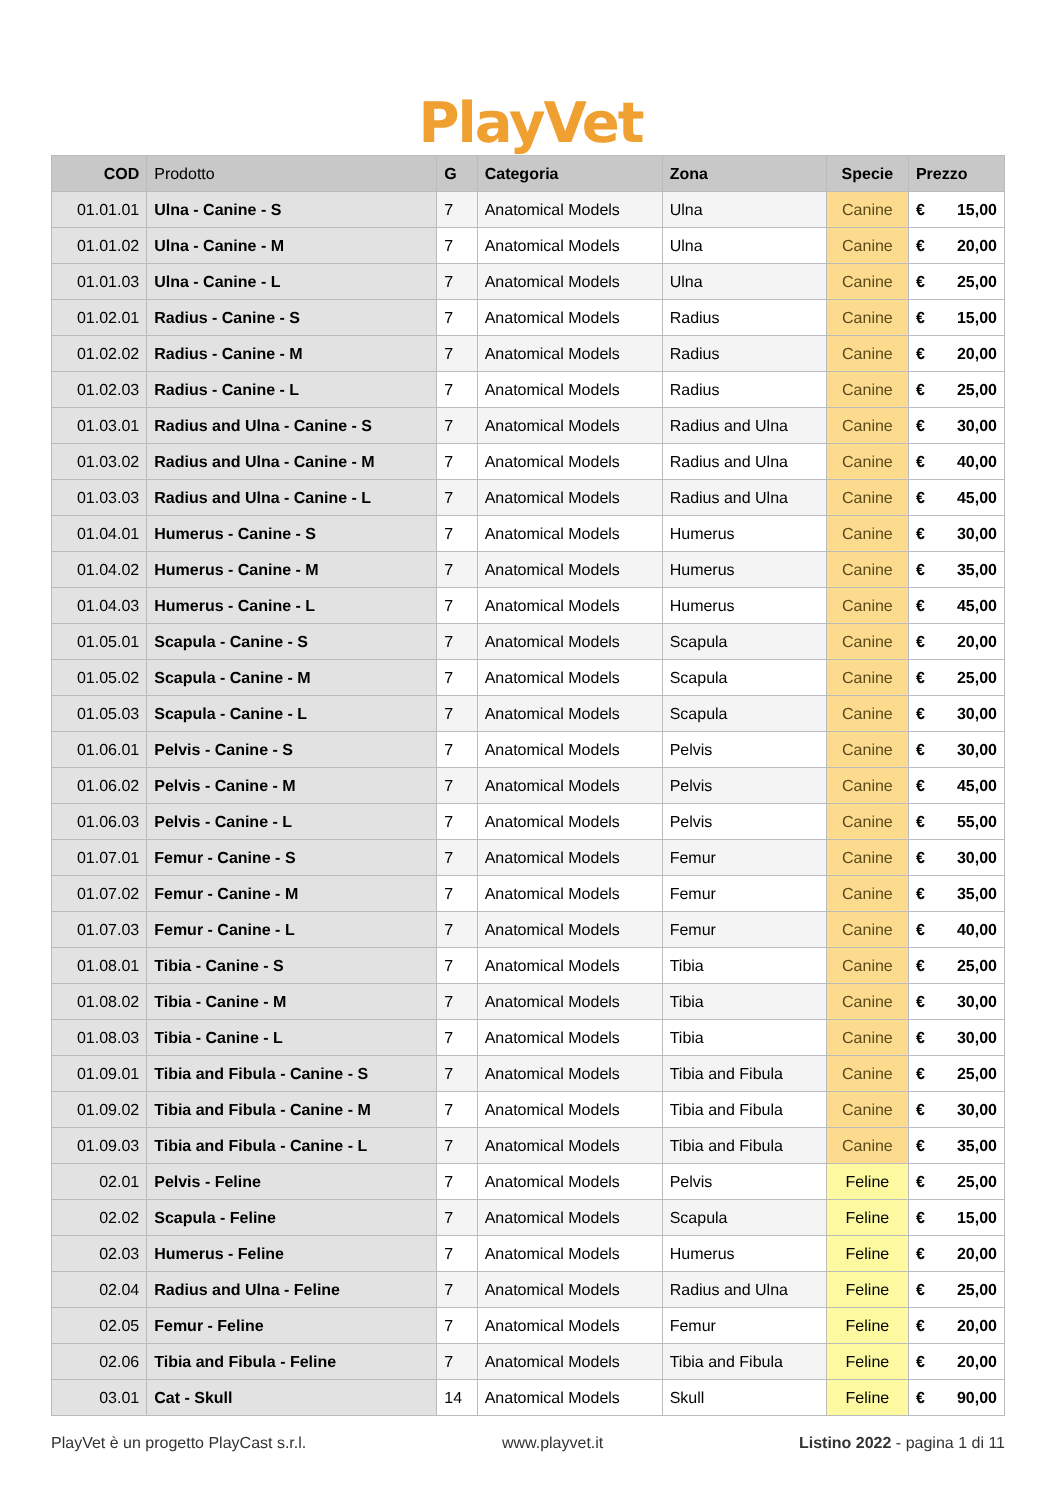PlayVet
| COD | Prodotto | G | Categoria | Zona | Specie | Prezzo | |
| --- | --- | --- | --- | --- | --- | --- | --- |
| 01.01.01 | Ulna - Canine - S | 7 | Anatomical Models | Ulna | Canine | € | 15,00 |
| 01.01.02 | Ulna - Canine - M | 7 | Anatomical Models | Ulna | Canine | € | 20,00 |
| 01.01.03 | Ulna - Canine - L | 7 | Anatomical Models | Ulna | Canine | € | 25,00 |
| 01.02.01 | Radius - Canine - S | 7 | Anatomical Models | Radius | Canine | € | 15,00 |
| 01.02.02 | Radius - Canine - M | 7 | Anatomical Models | Radius | Canine | € | 20,00 |
| 01.02.03 | Radius - Canine - L | 7 | Anatomical Models | Radius | Canine | € | 25,00 |
| 01.03.01 | Radius and Ulna - Canine - S | 7 | Anatomical Models | Radius and Ulna | Canine | € | 30,00 |
| 01.03.02 | Radius and Ulna - Canine - M | 7 | Anatomical Models | Radius and Ulna | Canine | € | 40,00 |
| 01.03.03 | Radius and Ulna - Canine - L | 7 | Anatomical Models | Radius and Ulna | Canine | € | 45,00 |
| 01.04.01 | Humerus - Canine - S | 7 | Anatomical Models | Humerus | Canine | € | 30,00 |
| 01.04.02 | Humerus - Canine - M | 7 | Anatomical Models | Humerus | Canine | € | 35,00 |
| 01.04.03 | Humerus - Canine - L | 7 | Anatomical Models | Humerus | Canine | € | 45,00 |
| 01.05.01 | Scapula - Canine - S | 7 | Anatomical Models | Scapula | Canine | € | 20,00 |
| 01.05.02 | Scapula - Canine - M | 7 | Anatomical Models | Scapula | Canine | € | 25,00 |
| 01.05.03 | Scapula - Canine - L | 7 | Anatomical Models | Scapula | Canine | € | 30,00 |
| 01.06.01 | Pelvis - Canine - S | 7 | Anatomical Models | Pelvis | Canine | € | 30,00 |
| 01.06.02 | Pelvis - Canine - M | 7 | Anatomical Models | Pelvis | Canine | € | 45,00 |
| 01.06.03 | Pelvis - Canine - L | 7 | Anatomical Models | Pelvis | Canine | € | 55,00 |
| 01.07.01 | Femur - Canine - S | 7 | Anatomical Models | Femur | Canine | € | 30,00 |
| 01.07.02 | Femur - Canine - M | 7 | Anatomical Models | Femur | Canine | € | 35,00 |
| 01.07.03 | Femur - Canine - L | 7 | Anatomical Models | Femur | Canine | € | 40,00 |
| 01.08.01 | Tibia - Canine - S | 7 | Anatomical Models | Tibia | Canine | € | 25,00 |
| 01.08.02 | Tibia - Canine - M | 7 | Anatomical Models | Tibia | Canine | € | 30,00 |
| 01.08.03 | Tibia - Canine - L | 7 | Anatomical Models | Tibia | Canine | € | 30,00 |
| 01.09.01 | Tibia and Fibula - Canine - S | 7 | Anatomical Models | Tibia and Fibula | Canine | € | 25,00 |
| 01.09.02 | Tibia and Fibula - Canine - M | 7 | Anatomical Models | Tibia and Fibula | Canine | € | 30,00 |
| 01.09.03 | Tibia and Fibula - Canine - L | 7 | Anatomical Models | Tibia and Fibula | Canine | € | 35,00 |
| 02.01 | Pelvis - Feline | 7 | Anatomical Models | Pelvis | Feline | € | 25,00 |
| 02.02 | Scapula - Feline | 7 | Anatomical Models | Scapula | Feline | € | 15,00 |
| 02.03 | Humerus - Feline | 7 | Anatomical Models | Humerus | Feline | € | 20,00 |
| 02.04 | Radius and Ulna - Feline | 7 | Anatomical Models | Radius and Ulna | Feline | € | 25,00 |
| 02.05 | Femur - Feline | 7 | Anatomical Models | Femur | Feline | € | 20,00 |
| 02.06 | Tibia and Fibula - Feline | 7 | Anatomical Models | Tibia and Fibula | Feline | € | 20,00 |
| 03.01 | Cat - Skull | 14 | Anatomical Models | Skull | Feline | € | 90,00 |
PlayVet è un progetto PlayCast s.r.l. www.playvet.it Listino 2022 - pagina 1 di 11